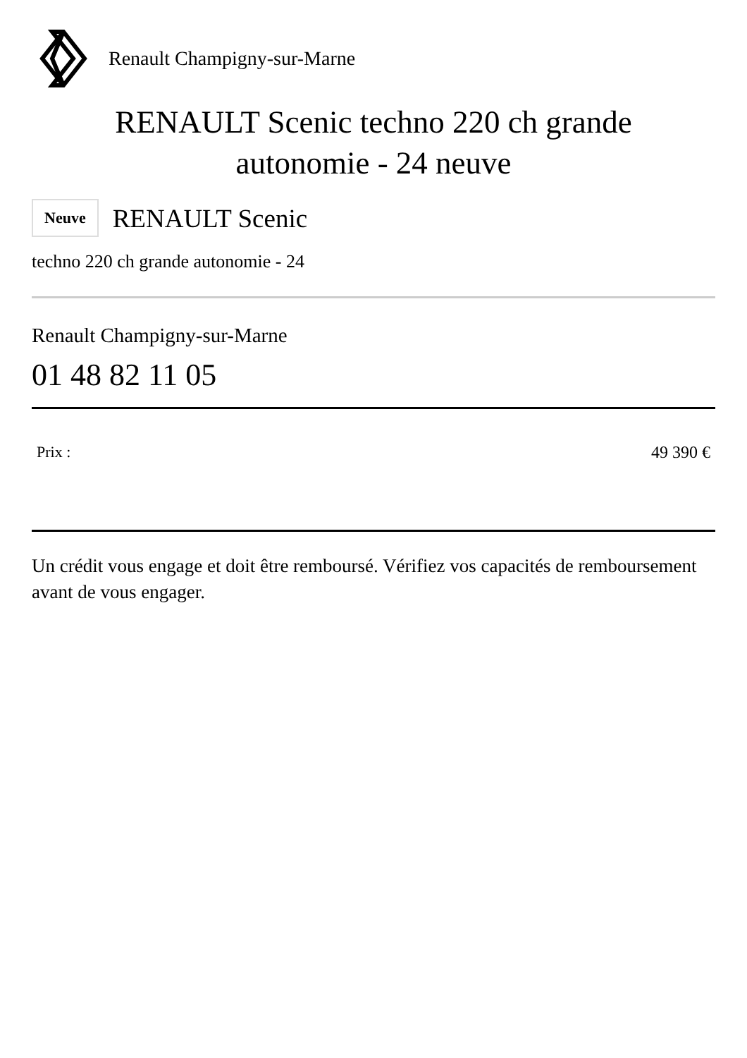Renault Champigny-sur-Marne
RENAULT Scenic techno 220 ch grande
autonomie - 24 neuve
Neuve
RENAULT Scenic
techno 220 ch grande autonomie - 24
Renault Champigny-sur-Marne
01 48 82 11 05
Prix : 49 390 €
Un crédit vous engage et doit être remboursé. Vérifiez vos capacités de remboursement avant de vous engager.